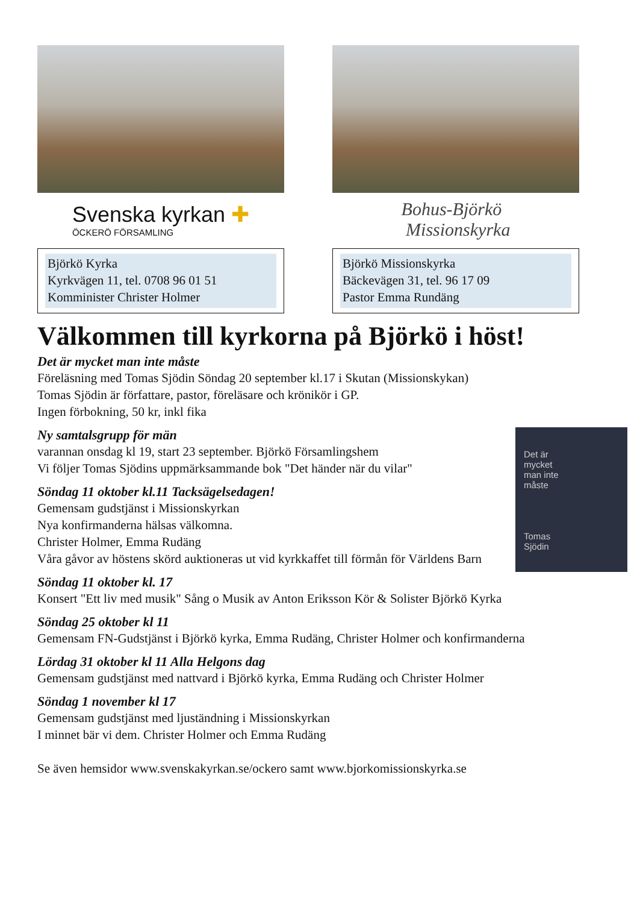Svenska kyrkan ✚
ÖCKERÖ FÖRSAMLING
Björkö Kyrka
Kyrkvägen 11, tel. 0708 96 01 51
Komminister Christer Holmer
Bohus-Björkö
Missionskyrka
Björkö Missionskyrka
Bäckevägen 31, tel. 96 17 09
Pastor Emma Rundäng
Välkommen till kyrkorna på Björkö i höst!
Det är mycket man inte måste
Föreläsning med Tomas Sjödin Söndag 20 september kl.17 i Skutan (Missionskykan)
Tomas Sjödin är författare, pastor, föreläsare och krönikör i GP.
Ingen förbokning, 50 kr, inkl fika
Det är
mycket
man inte
måste
Tomas
Sjödin
Ny samtalsgrupp för män
varannan onsdag kl 19, start 23 september. Björkö Församlingshem
Vi följer Tomas Sjödins uppmärksammande bok "Det händer när du vilar"
Söndag 11 oktober kl.11 Tacksägelsedagen!
Gemensam gudstjänst i Missionskyrkan
Nya konfirmanderna hälsas välkomna.
Christer Holmer, Emma Rudäng
Våra gåvor av höstens skörd auktioneras ut vid kyrkkaffet till förmån för Världens Barn
Söndag 11 oktober kl. 17
Konsert "Ett liv med musik" Sång o Musik av Anton Eriksson Kör & Solister Björkö Kyrka
Söndag 25 oktober kl 11
Gemensam FN-Gudstjänst i Björkö kyrka, Emma Rudäng, Christer Holmer och konfirmanderna
Lördag 31 oktober kl 11 Alla Helgons dag
Gemensam gudstjänst med nattvard i Björkö kyrka, Emma Rudäng och Christer Holmer
Söndag 1 november kl 17
Gemensam gudstjänst med ljuständning i Missionskyrkan
I minnet bär vi dem. Christer Holmer och Emma Rudäng
Se även hemsidor www.svenskakyrkan.se/ockero samt www.bjorkomissionskyrka.se